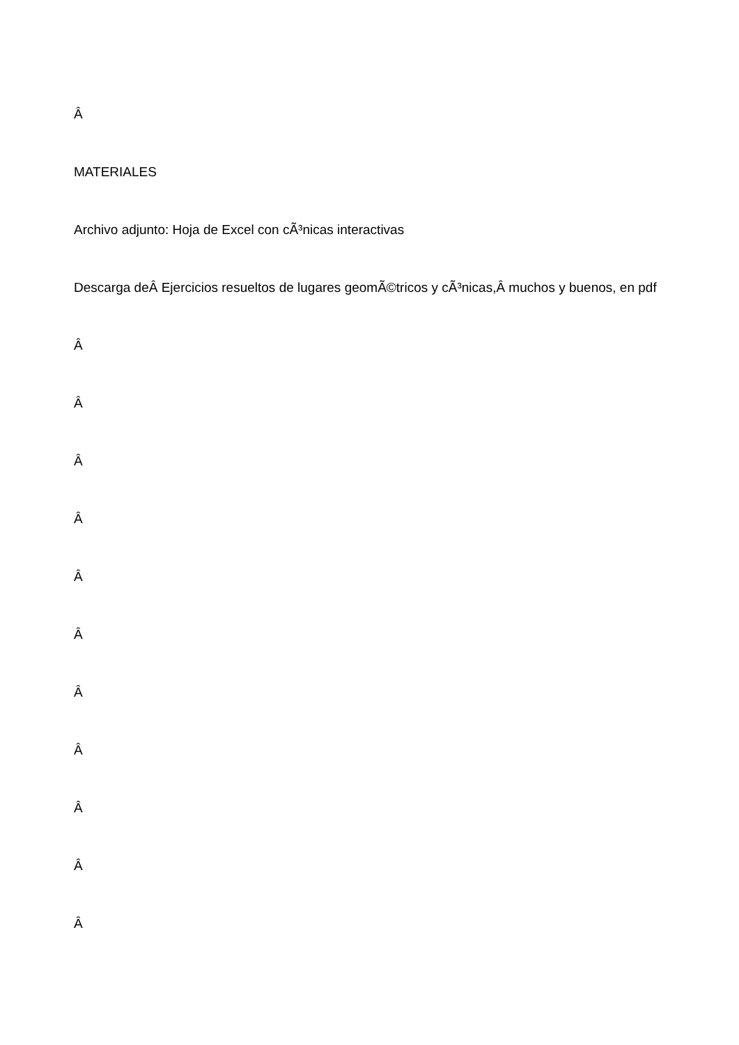Â
MATERIALES
Archivo adjunto: Hoja de Excel con cÃ³nicas interactivas
Descarga deÂ Ejercicios resueltos de lugares geomÃ©tricos y cÃ³nicas,Â muchos y buenos, en pdf
Â
Â
Â
Â
Â
Â
Â
Â
Â
Â
Â